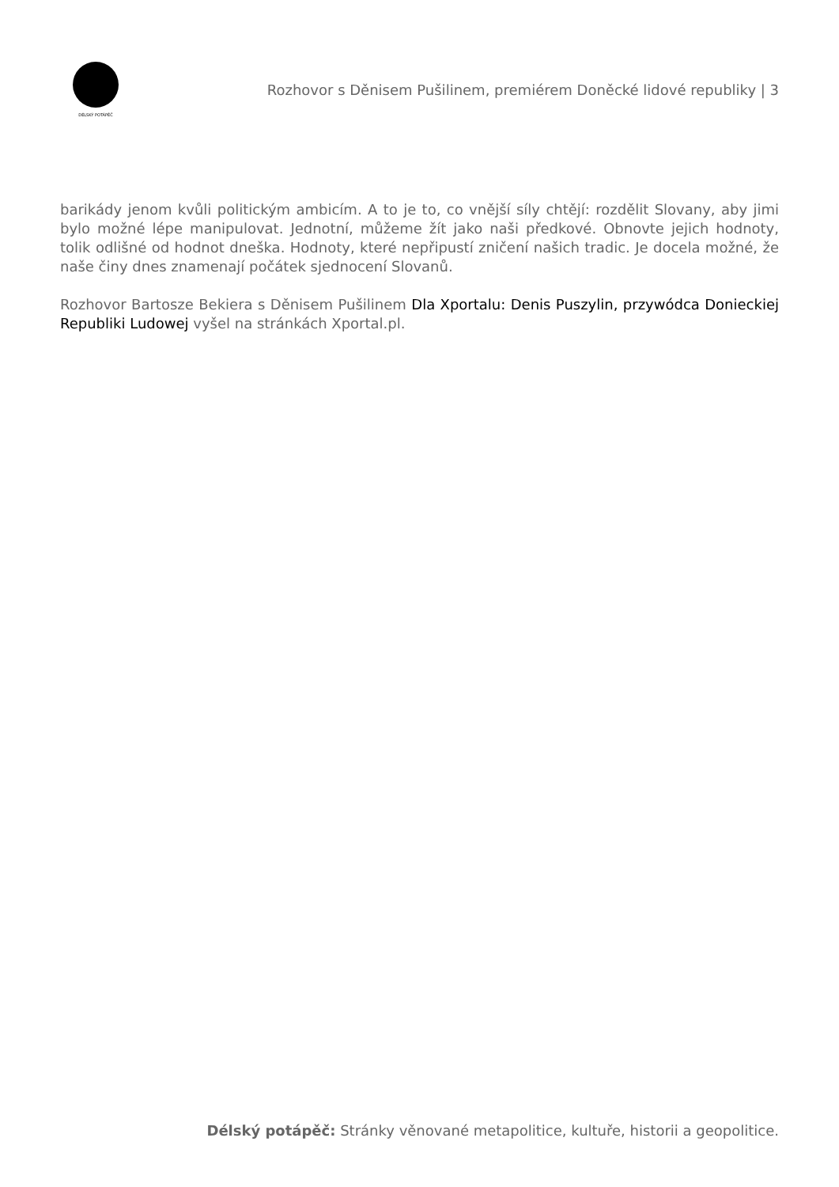DÉLSKÝ POTÁPĚČ
Rozhovor s Děnisem Pušilinem, premiérem Doněcké lidové republiky | 3
barikády jenom kvůli politickým ambicím. A to je to, co vnější síly chtějí: rozdělit Slovany, aby jimi bylo možné lépe manipulovat. Jednotní, můžeme žít jako naši předkové. Obnovte jejich hodnoty, tolik odlišné od hodnot dneška. Hodnoty, které nepřipustí zničení našich tradic. Je docela možné, že naše činy dnes znamenají počátek sjednocení Slovanů.
Rozhovor Bartosze Bekiera s Děnisem Pušilinem Dla Xportalu: Denis Puszylin, przywódca Donieckiej Republiki Ludowej vyšel na stránkách Xportal.pl.
Délský potápěč: Stránky věnované metapolitice, kultuře, historii a geopolitice.